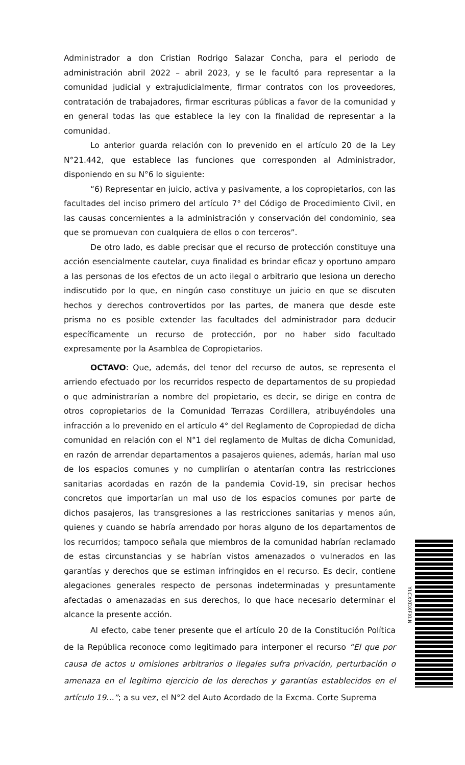Administrador a don Cristian Rodrigo Salazar Concha, para el periodo de administración abril 2022 – abril 2023, y se le facultó para representar a la comunidad judicial y extrajudicialmente, firmar contratos con los proveedores, contratación de trabajadores, firmar escrituras públicas a favor de la comunidad y en general todas las que establece la ley con la finalidad de representar a la comunidad.
Lo anterior guarda relación con lo prevenido en el artículo 20 de la Ley N°21.442, que establece las funciones que corresponden al Administrador, disponiendo en su N°6 lo siguiente:
“6) Representar en juicio, activa y pasivamente, a los copropietarios, con las facultades del inciso primero del artículo 7° del Código de Procedimiento Civil, en las causas concernientes a la administración y conservación del condominio, sea que se promuevan con cualquiera de ellos o con terceros”.
De otro lado, es dable precisar que el recurso de protección constituye una acción esencialmente cautelar, cuya finalidad es brindar eficaz y oportuno amparo a las personas de los efectos de un acto ilegal o arbitrario que lesiona un derecho indiscutido por lo que, en ningún caso constituye un juicio en que se discuten hechos y derechos controvertidos por las partes, de manera que desde este prisma no es posible extender las facultades del administrador para deducir específicamente un recurso de protección, por no haber sido facultado expresamente por la Asamblea de Copropietarios.
OCTAVO: Que, además, del tenor del recurso de autos, se representa el arriendo efectuado por los recurridos respecto de departamentos de su propiedad o que administrarían a nombre del propietario, es decir, se dirige en contra de otros copropietarios de la Comunidad Terrazas Cordillera, atribuyéndoles una infracción a lo prevenido en el artículo 4° del Reglamento de Copropiedad de dicha comunidad en relación con el N°1 del reglamento de Multas de dicha Comunidad, en razón de arrendar departamentos a pasajeros quienes, además, harían mal uso de los espacios comunes y no cumplirían o atentarían contra las restricciones sanitarias acordadas en razón de la pandemia Covid-19, sin precisar hechos concretos que importarían un mal uso de los espacios comunes por parte de dichos pasajeros, las transgresiones a las restricciones sanitarias y menos aún, quienes y cuando se habría arrendado por horas alguno de los departamentos de los recurridos; tampoco señala que miembros de la comunidad habrían reclamado de estas circunstancias y se habrían vistos amenazados o vulnerados en las garantías y derechos que se estiman infringidos en el recurso. Es decir, contiene alegaciones generales respecto de personas indeterminadas y presuntamente afectadas o amenazadas en sus derechos, lo que hace necesario determinar el alcance la presente acción.
Al efecto, cabe tener presente que el artículo 20 de la Constitución Política de la República reconoce como legitimado para interponer el recurso “El que por causa de actos u omisiones arbitrarios o ilegales sufra privación, perturbación o amenaza en el legítimo ejercicio de los derechos y garantías establecidos en el artículo 19…”; a su vez, el N°2 del Auto Acordado de la Excma. Corte Suprema
YLCXXDXFXLN